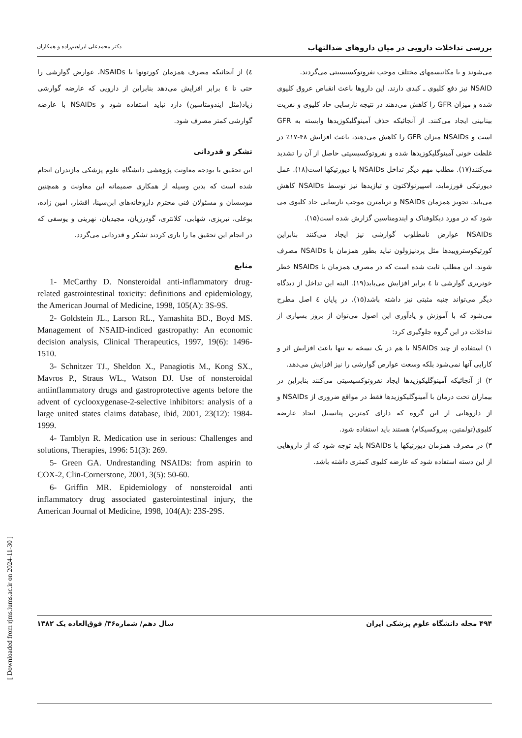بررسی تداخلات دارویی در میان داروهای ضدالتهاب دکتر محمدعلی ابراهیم‌زاده و همکاران
می‌شوند و با مکانیسمهای مختلف موجب نفروتوکسیسیتی می‌گردند.
NSAID نیز دفع کلیوی ـ کبدی دارند. این داروها باعث انقباض عروق کلیوی شده و میزان GFR را کاهش می‌دهند در نتیجه نارسایی حاد کلیوی و نفریت بینابینی ایجاد می‌کنند. از آنجائیکه حذف آمینوگلیکوزیدها وابسته به GFR است و NSAIDs میزان GFR را کاهش می‌دهند، باعث افزایش ۴۸-۱۷٪ در غلظت خونی آمینوگلیکوزیدها شده و نفروتوکسیسیتی حاصل از آن را تشدید می‌کنند(۱۷). مطلب مهم دیگر تداخل NSAIDs با دیورتیکها است(۱۸). عمل دیورتیکی فورزماید، اسپیرنولاکتون و تیازیدها نیز توسط NSAIDs کاهش می‌یابد. تجویز همزمان NSAIDs و تریامترن موجب نارسایی حاد کلیوی می شود که در مورد دیکلوفناک و ایندومتاسین گزارش شده است(۱۵).
NSAIDs عوارض نامطلوب گوارشی نیز ایجاد می‌کنند بنابراین کورتیکوستروییدها مثل پردنیزولون نباید بطور همزمان با NSAIDs مصرف شوند. این مطلب ثابت شده است که در مصرف همزمان با NSAIDs خطر خونریزی گوارشی تا ٤ برابر افزایش می‌یابد(۱۹). البته این تداخل از دیدگاه دیگر می‌تواند جنبه مثبتی نیز داشته باشد(۱۵). در پایان ٤ اصل مطرح می‌شود که با آموزش و یادآوری این اصول می‌توان از بروز بسیاری از تداخلات در این گروه جلوگیری کرد:
۱) استفاده از چند NSAIDs با هم در یک نسخه نه تنها باعث افزایش اثر و کارایی آنها نمی‌شود بلکه وسعت عوارض گوارشی را نیز افزایش می‌دهد.
۲) از آنجائیکه آمینوگلیکوزیدها ایجاد نفروتوکسیسیتی می‌کنند بنابراین در بیماران تحت درمان با آمینوگلیکوزیدها فقط در مواقع ضروری از NSAIDs و از داروهایی از این گروه که دارای کمترین پتانسیل ایجاد عارضه کلیوی(تولمتین، پیروکسیکام) هستند باید استفاده شود.
۳) در مصرف همزمان دیورتیکها با NSAIDs باید توجه شود که از داروهایی از این دسته استفاده شود که عارضه کلیوی کمتری داشته باشد.
٤) از آنجائیکه مصرف همزمان کورتونها با NSAIDs، عوارض گوارشی را حتی تا ٤ برابر افزایش می‌دهد بنابراین از دارویی که عارضه گوارشی زیاد(مثل ایندومتاسین) دارد نباید استفاده شود و NSAIDs با عارضه گوارشی کمتر مصرف شود.
تشکر و قدردانی
این تحقیق با بودجه معاونت پژوهشی دانشگاه علوم پزشکی مازندران انجام شده است که بدین وسیله از همکاری صمیمانه این معاونت و همچنین موسسان و مسئولان فنی محترم داروخانه‌های ابن‌سینا، افشار، امین زاده، بوعلی، تبریزی، شهابی، کلانتری، گودرزیان، مجیدیان، نهرینی و یوسفی که در انجام این تحقیق ما را یاری کردند تشکر و قدردانی می‌گردد.
منابع
1- McCarthy D. Nonsteroidal anti-inflammatory drug-related gastrointestinal toxicity: definitions and epidemiology, the American Journal of Medicine, 1998, 105(A): 3S-9S.
2- Goldstein JL., Larson RL., Yamashita BD., Boyd MS. Management of NSAID-indiced gastropathy: An economic decision analysis, Clinical Therapeutics, 1997, 19(6): 1496-1510.
3- Schnitzer TJ., Sheldon X., Panagiotis M., Kong SX., Mavros P., Straus WL., Watson DJ. Use of nonsteroidal antiinflammatory drugs and gastroprotective agents before the advent of cyclooxygenase-2-selective inhibitors: analysis of a large united states claims database, ibid, 2001, 23(12): 1984-1999.
4- Tamblyn R. Medication use in serious: Challenges and solutions, Therapies, 1996: 51(3): 269.
5- Green GA. Undrestanding NSAIDs: from aspirin to COX-2, Clin-Cornerstone, 2001, 3(5): 50-60.
6- Griffin MR. Epidemiology of nonsteroidal anti inflammatory drug associated gasterointestinal injury, the American Journal of Medicine, 1998, 104(A): 23S-29S.
۴۹۴ مجله دانشگاه علوم پزشکی ایران سال دهم/ شماره۳۶/ فوق‌العاده یک ۱۳۸۲
[ Downloaded from rjms.iums.ac.ir on 2024-11-30 ]